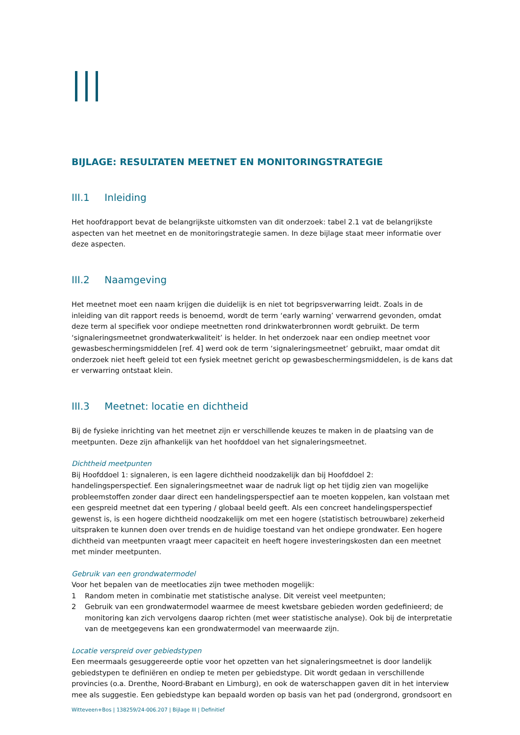BIJLAGE: RESULTATEN MEETNET EN MONITORINGSTRATEGIE
III.1 Inleiding
Het hoofdrapport bevat de belangrijkste uitkomsten van dit onderzoek: tabel 2.1 vat de belangrijkste aspecten van het meetnet en de monitoringstrategie samen. In deze bijlage staat meer informatie over deze aspecten.
III.2 Naamgeving
Het meetnet moet een naam krijgen die duidelijk is en niet tot begripsverwarring leidt. Zoals in de inleiding van dit rapport reeds is benoemd, wordt de term ‘early warning’ verwarrend gevonden, omdat deze term al specifiek voor ondiepe meetnetten rond drinkwaterbronnen wordt gebruikt. De term ‘signaleringsmeetnet grondwaterkwaliteit’ is helder. In het onderzoek naar een ondiep meetnet voor gewasbeschermingsmiddelen [ref. 4] werd ook de term ‘signaleringsmeetnet’ gebruikt, maar omdat dit onderzoek niet heeft geleid tot een fysiek meetnet gericht op gewasbeschermingsmiddelen, is de kans dat er verwarring ontstaat klein.
III.3 Meetnet: locatie en dichtheid
Bij de fysieke inrichting van het meetnet zijn er verschillende keuzes te maken in de plaatsing van de meetpunten. Deze zijn afhankelijk van het hoofddoel van het signaleringsmeetnet.
Dichtheid meetpunten
Bij Hoofddoel 1: signaleren, is een lagere dichtheid noodzakelijk dan bij Hoofddoel 2: handelingsperspectief. Een signaleringsmeetnet waar de nadruk ligt op het tijdig zien van mogelijke probleemstoffen zonder daar direct een handelingsperspectief aan te moeten koppelen, kan volstaan met een gespreid meetnet dat een typering / globaal beeld geeft. Als een concreet handelingsperspectief gewenst is, is een hogere dichtheid noodzakelijk om met een hogere (statistisch betrouwbare) zekerheid uitspraken te kunnen doen over trends en de huidige toestand van het ondiepe grondwater. Een hogere dichtheid van meetpunten vraagt meer capaciteit en heeft hogere investeringskosten dan een meetnet met minder meetpunten.
Gebruik van een grondwatermodel
Voor het bepalen van de meetlocaties zijn twee methoden mogelijk:
1 Random meten in combinatie met statistische analyse. Dit vereist veel meetpunten;
2 Gebruik van een grondwatermodel waarmee de meest kwetsbare gebieden worden gedefinieerd; de monitoring kan zich vervolgens daarop richten (met weer statistische analyse). Ook bij de interpretatie van de meetgegevens kan een grondwatermodel van meerwaarde zijn.
Locatie verspreid over gebiedstypen
Een meermaals gesuggereerde optie voor het opzetten van het signaleringsmeetnet is door landelijk gebiedstypen te definiëren en ondiep te meten per gebiedstype. Dit wordt gedaan in verschillende provincies (o.a. Drenthe, Noord-Brabant en Limburg), en ook de waterschappen gaven dit in het interview mee als suggestie. Een gebiedstype kan bepaald worden op basis van het pad (ondergrond, grondsoort en
Witteveen+Bos | 138259/24-006.207 | Bijlage III | Definitief